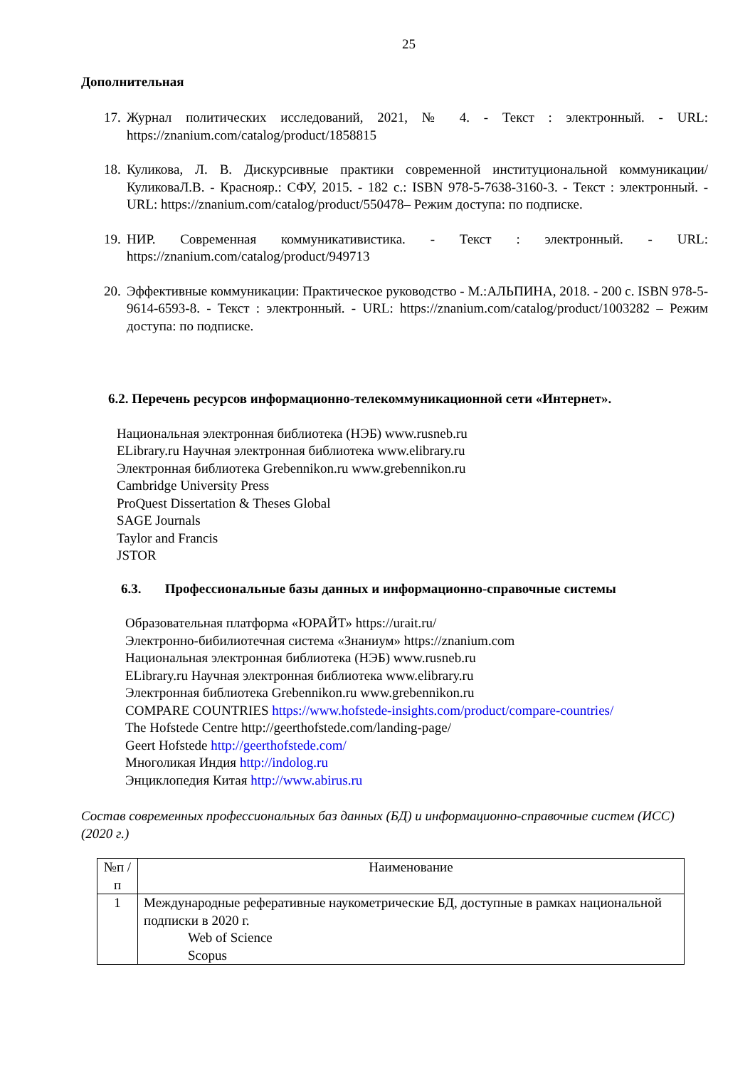25
Дополнительная
17. Журнал политических исследований, 2021, № 4. - Текст : электронный. - URL: https://znanium.com/catalog/product/1858815
18. Куликова, Л. В. Дискурсивные практики современной институциональной коммуникации/КуликоваЛ.В. - Краснояр.: СФУ, 2015. - 182 с.: ISBN 978-5-7638-3160-3. - Текст : электронный. - URL: https://znanium.com/catalog/product/550478– Режим доступа: по подписке.
19. НИР. Современная коммуникативистика. - Текст : электронный. - URL: https://znanium.com/catalog/product/949713
20. Эффективные коммуникации: Практическое руководство - М.:АЛЬПИНА, 2018. - 200 с. ISBN 978-5-9614-6593-8. - Текст : электронный. - URL: https://znanium.com/catalog/product/1003282 – Режим доступа: по подписке.
6.2. Перечень ресурсов информационно-телекоммуникационной сети «Интернет».
Национальная электронная библиотека (НЭБ) www.rusneb.ru
ELibrary.ru Научная электронная библиотека www.elibrary.ru
Электронная библиотека Grebennikon.ru www.grebennikon.ru
Cambridge University Press
ProQuest Dissertation & Theses Global
SAGE Journals
Taylor and Francis
JSTOR
6.3. Профессиональные базы данных и информационно-справочные системы
Образовательная платформа «ЮРАЙТ» https://urait.ru/
Электронно-бибилиотечная система «Знаниум» https://znanium.com
Национальная электронная библиотека (НЭБ) www.rusneb.ru
ELibrary.ru Научная электронная библиотека www.elibrary.ru
Электронная библиотека Grebennikon.ru www.grebennikon.ru
COMPARE COUNTRIES https://www.hofstede-insights.com/product/compare-countries/
The Hofstede Centre http://geerthofstede.com/landing-page/
Geert Hofstede http://geerthofstede.com/
Многоликая Индия http://indolog.ru
Энциклопедия Китая http://www.abirus.ru
Состав современных профессиональных баз данных (БД) и информационно-справочные систем (ИСС) (2020 г.)
| №п /п | Наименование |
| 1 | Международные реферативные наукометрические БД, доступные в рамках национальной подписки в 2020 г. Web of Science Scopus |